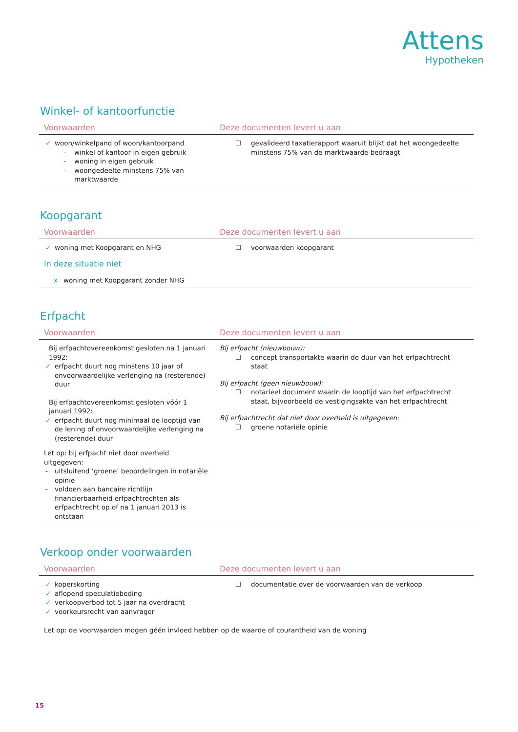Attens
Hypotheken
Winkel- of kantoorfunctie
| Voorwaarden | Deze documenten levert u aan |
| --- | --- |
| ✓ woon/winkelpand of woon/kantoorpand - winkel of kantoor in eigen gebruik - woning in eigen gebruik - woongedeelte minstens 75% van marktwaarde | ☐ gevalideerd taxatierapport waaruit blijkt dat het woongedeelte minstens 75% van de marktwaarde bedraagt |
Koopgarant
| Voorwaarden | Deze documenten levert u aan |
| --- | --- |
| ✓ woning met Koopgarant en NHG In deze situatie niet x woning met Koopgarant zonder NHG | ☐ voorwaarden koopgarant |
Erfpacht
| Voorwaarden | Deze documenten levert u aan |
| --- | --- |
| Bij erfpachtovereenkomst gesloten na 1 januari 1992: ✓ erfpacht duurt nog minstens 10 jaar of onvoorwaardelijke verlenging na (resterende) duur Bij erfpachtovereenkomst gesloten vóór 1 januari 1992: ✓ erfpacht duurt nog minimaal de looptijd van de lening of onvoorwaardelijke verlenging na (resterende) duur Let op: bij erfpacht niet door overheid uitgegeven: - uitsluitend ‘groene’ beoordelingen in notariële opinie - voldoen aan bancaire richtlijn financierbaarheid erfpachtrechten als erfpachtrecht op of na 1 januari 2013 is ontstaan | Bij erfpacht (nieuwbouw): ☐ concept transportakte waarin de duur van het erfpachtrecht staat Bij erfpacht (geen nieuwbouw): ☐ notarieel document waarin de looptijd van het erfpachtrecht staat, bijvoorbeeld de vestigingsakte van het erfpachtrecht Bij erfpachtrecht dat niet door overheid is uitgegeven: ☐ groene notariële opinie |
Verkoop onder voorwaarden
| Voorwaarden | Deze documenten levert u aan |
| --- | --- |
| ✓ koperskorting ✓ aflopend speculatiebeding ✓ verkoopverbod tot 5 jaar na overdracht ✓ voorkeursrecht van aanvrager | ☐ documentatie over de voorwaarden van de verkoop |
| Let op: de voorwaarden mogen géén invloed hebben op de waarde of courantheid van de woning | |
15